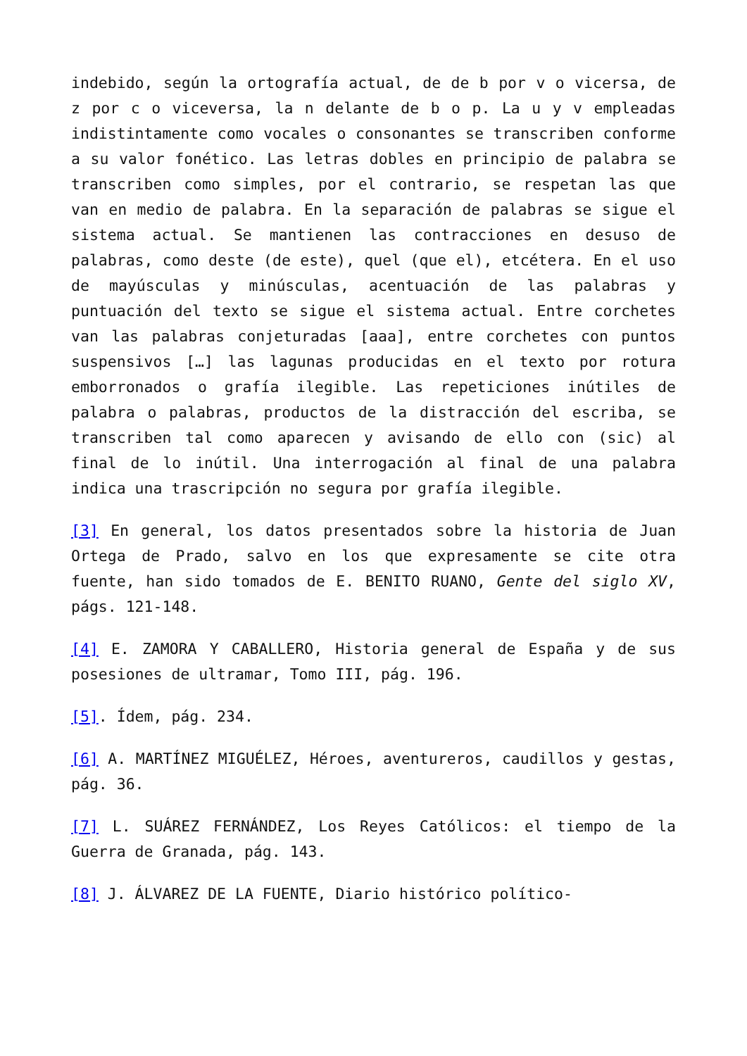indebido, según la ortografía actual, de de b por v o vicersa, de z por c o viceversa, la n delante de b o p. La u y v empleadas indistintamente como vocales o consonantes se transcriben conforme a su valor fonético. Las letras dobles en principio de palabra se transcriben como simples, por el contrario, se respetan las que van en medio de palabra. En la separación de palabras se sigue el sistema actual. Se mantienen las contracciones en desuso de palabras, como deste (de este), quel (que el), etcétera. En el uso de mayúsculas y minúsculas, acentuación de las palabras y puntuación del texto se sigue el sistema actual. Entre corchetes van las palabras conjeturadas [aaa], entre corchetes con puntos suspensivos […] las lagunas producidas en el texto por rotura emborronados o grafía ilegible. Las repeticiones inútiles de palabra o palabras, productos de la distracción del escriba, se transcriben tal como aparecen y avisando de ello con (sic) al final de lo inútil. Una interrogación al final de una palabra indica una trascripción no segura por grafía ilegible.
[3] En general, los datos presentados sobre la historia de Juan Ortega de Prado, salvo en los que expresamente se cite otra fuente, han sido tomados de E. BENITO RUANO, Gente del siglo XV, págs. 121-148.
[4] E. ZAMORA Y CABALLERO, Historia general de España y de sus posesiones de ultramar, Tomo III, pág. 196.
[5]. Ídem, pág. 234.
[6] A. MARTÍNEZ MIGUÉLEZ, Héroes, aventureros, caudillos y gestas, pág. 36.
[7] L. SUÁREZ FERNÁNDEZ, Los Reyes Católicos: el tiempo de la Guerra de Granada, pág. 143.
[8] J. ÁLVAREZ DE LA FUENTE, Diario histórico político-